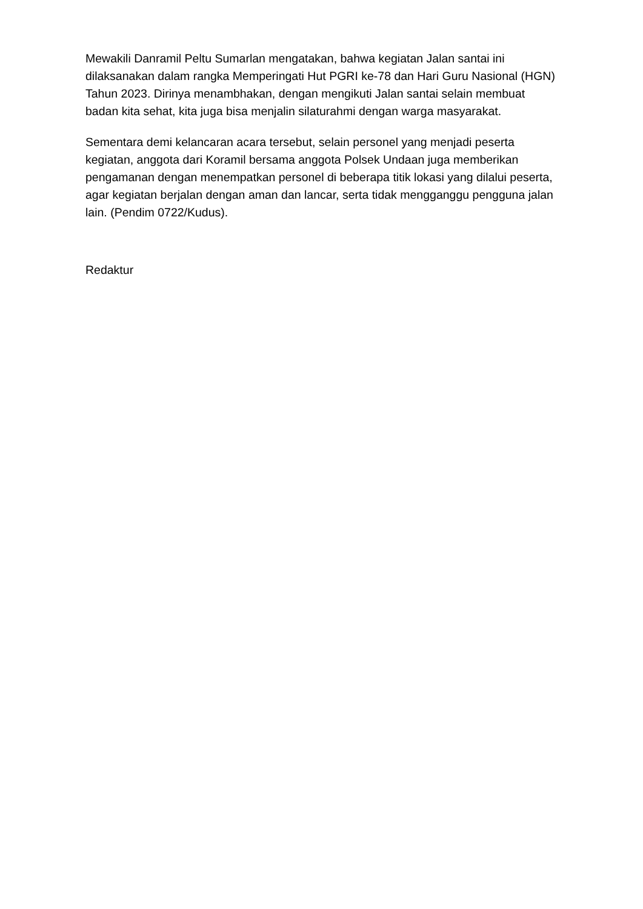Mewakili Danramil Peltu Sumarlan mengatakan, bahwa kegiatan Jalan santai ini dilaksanakan dalam rangka Memperingati Hut PGRI ke-78 dan Hari Guru Nasional (HGN) Tahun 2023. Dirinya menambhakan, dengan mengikuti Jalan santai selain membuat badan kita sehat, kita juga bisa menjalin silaturahmi dengan warga masyarakat.
Sementara demi kelancaran acara tersebut, selain personel yang menjadi peserta kegiatan, anggota dari Koramil bersama anggota Polsek Undaan juga memberikan pengamanan dengan menempatkan personel di beberapa titik lokasi yang dilalui peserta, agar kegiatan berjalan dengan aman dan lancar, serta tidak mengganggu pengguna jalan lain. (Pendim 0722/Kudus).
Redaktur